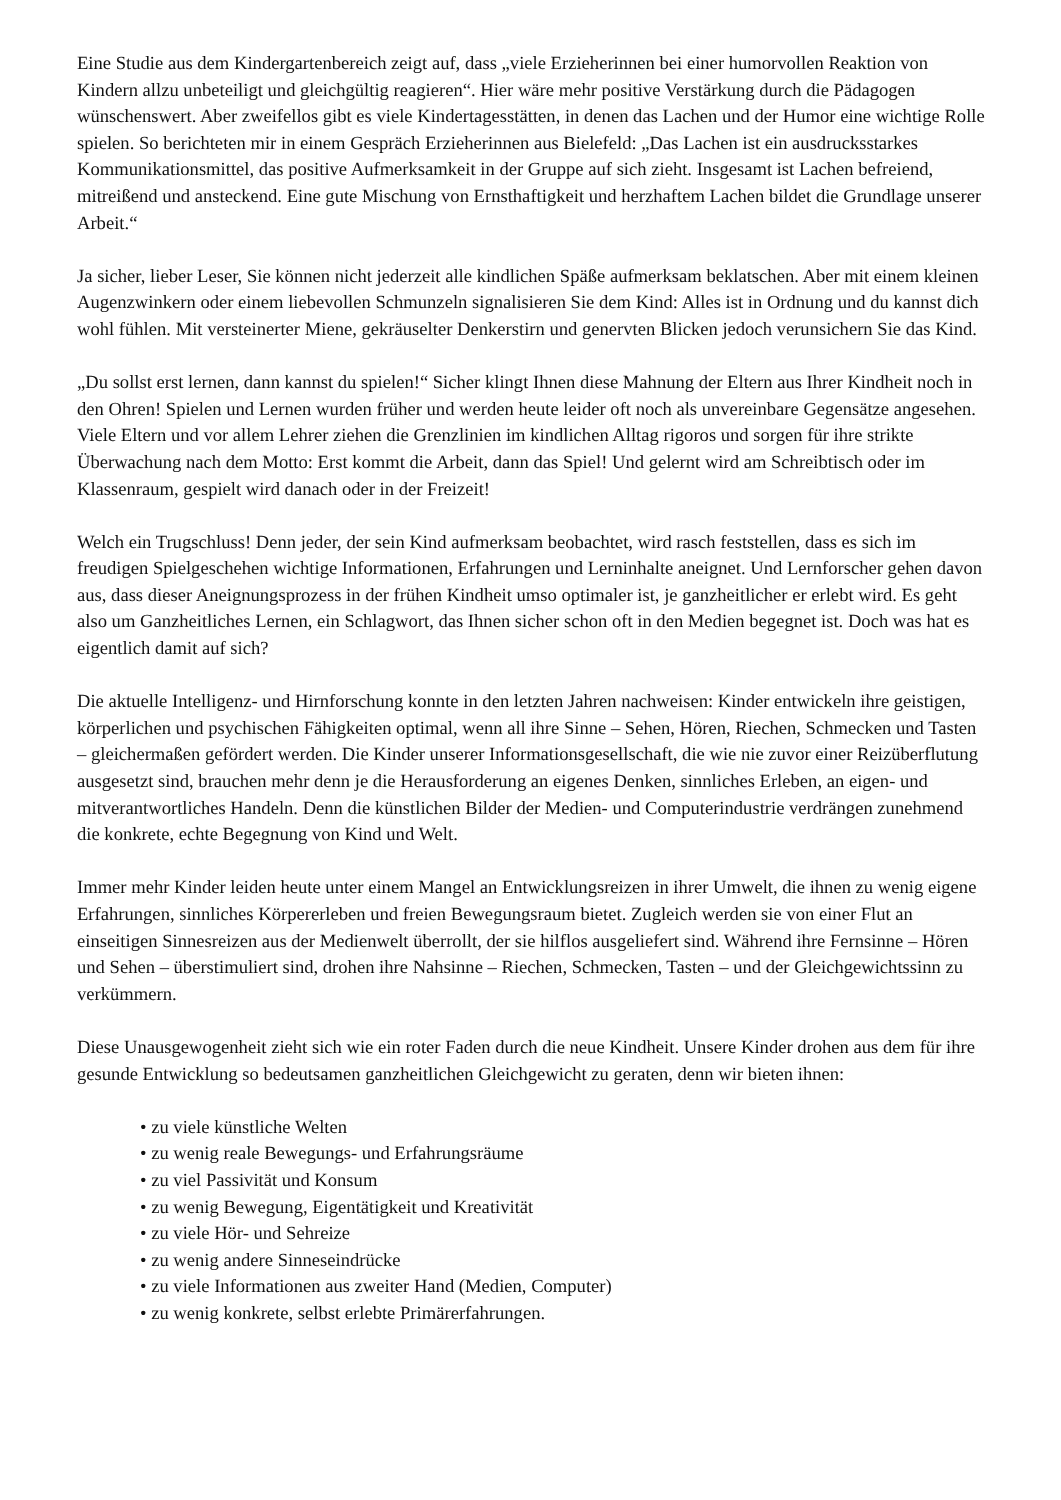Eine Studie aus dem Kindergartenbereich zeigt auf, dass „viele Erzieherinnen bei einer humorvollen Reaktion von Kindern allzu unbeteiligt und gleichgültig reagieren“. Hier wäre mehr positive Verstärkung durch die Pädagogen wünschenswert. Aber zweifellos gibt es viele Kindertagesstätten, in denen das Lachen und der Humor eine wichtige Rolle spielen. So berichteten mir in einem Gespräch Erzieherinnen aus Bielefeld: „Das Lachen ist ein ausdrucksstarkes Kommunikationsmittel, das positive Aufmerksamkeit in der Gruppe auf sich zieht. Insgesamt ist Lachen befreiend, mitreißend und ansteckend. Eine gute Mischung von Ernsthaftigkeit und herzhaftem Lachen bildet die Grundlage unserer Arbeit.“
Ja sicher, lieber Leser, Sie können nicht jederzeit alle kindlichen Späße aufmerksam beklatschen. Aber mit einem kleinen Augenzwinkern oder einem liebevollen Schmunzeln signalisieren Sie dem Kind: Alles ist in Ordnung und du kannst dich wohl fühlen. Mit versteinerter Miene, gekräuselter Denkerstirn und genervten Blicken jedoch verunsichern Sie das Kind.
„Du sollst erst lernen, dann kannst du spielen!“ Sicher klingt Ihnen diese Mahnung der Eltern aus Ihrer Kindheit noch in den Ohren! Spielen und Lernen wurden früher und werden heute leider oft noch als unvereinbare Gegensätze angesehen. Viele Eltern und vor allem Lehrer ziehen die Grenzlinien im kindlichen Alltag rigoros und sorgen für ihre strikte Überwachung nach dem Motto: Erst kommt die Arbeit, dann das Spiel! Und gelernt wird am Schreibtisch oder im Klassenraum, gespielt wird danach oder in der Freizeit!
Welch ein Trugschluss! Denn jeder, der sein Kind aufmerksam beobachtet, wird rasch feststellen, dass es sich im freudigen Spielgeschehen wichtige Informationen, Erfahrungen und Lerninhalte aneignet. Und Lernforscher gehen davon aus, dass dieser Aneignungsprozess in der frühen Kindheit umso optimaler ist, je ganzheitlicher er erlebt wird. Es geht also um Ganzheitliches Lernen, ein Schlagwort, das Ihnen sicher schon oft in den Medien begegnet ist. Doch was hat es eigentlich damit auf sich?
Die aktuelle Intelligenz- und Hirnforschung konnte in den letzten Jahren nachweisen: Kinder entwickeln ihre geistigen, körperlichen und psychischen Fähigkeiten optimal, wenn all ihre Sinne – Sehen, Hören, Riechen, Schmecken und Tasten – gleichermaßen gefördert werden. Die Kinder unserer Informationsgesellschaft, die wie nie zuvor einer Reizüberflutung ausgesetzt sind, brauchen mehr denn je die Herausforderung an eigenes Denken, sinnliches Erleben, an eigen- und mitverantwortliches Handeln. Denn die künstlichen Bilder der Medien- und Computerindustrie verdrängen zunehmend die konkrete, echte Begegnung von Kind und Welt.
Immer mehr Kinder leiden heute unter einem Mangel an Entwicklungsreizen in ihrer Umwelt, die ihnen zu wenig eigene Erfahrungen, sinnliches Körpererleben und freien Bewegungsraum bietet. Zugleich werden sie von einer Flut an einseitigen Sinnesreizen aus der Medienwelt überrollt, der sie hilflos ausgeliefert sind. Während ihre Fernsinne – Hören und Sehen – überstimuliert sind, drohen ihre Nahsinne – Riechen, Schmecken, Tasten – und der Gleichgewichtssinn zu verkümmern.
Diese Unausgewogenheit zieht sich wie ein roter Faden durch die neue Kindheit. Unsere Kinder drohen aus dem für ihre gesunde Entwicklung so bedeutsamen ganzheitlichen Gleichgewicht zu geraten, denn wir bieten ihnen:
• zu viele künstliche Welten
• zu wenig reale Bewegungs- und Erfahrungsräume
• zu viel Passivität und Konsum
• zu wenig Bewegung, Eigentätigkeit und Kreativität
• zu viele Hör- und Sehreize
• zu wenig andere Sinneseindrücke
• zu viele Informationen aus zweiter Hand (Medien, Computer)
• zu wenig konkrete, selbst erlebte Primärerfahrungen.